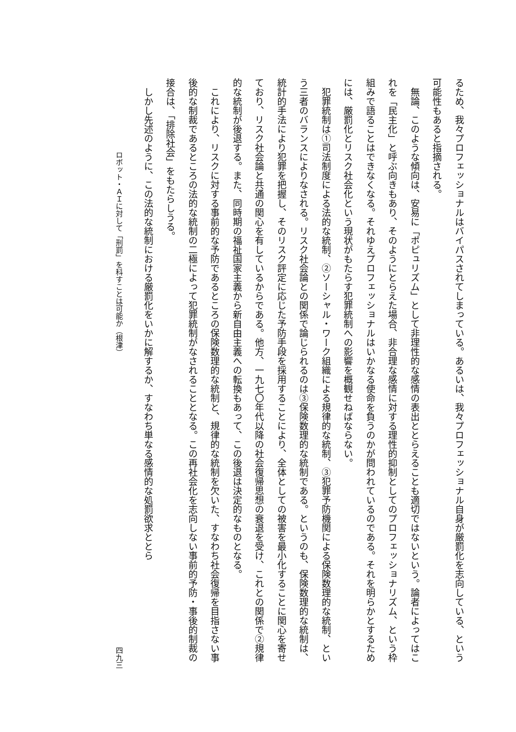るため、我々プロフェッショナルはバイパスされてしまっている。あるいは、我々プロフェッショナル自身が厳罰化を志向している、という可能性もあると指摘される。
　無論、このような傾向は、安易に「ポピュリズム」として非理性的な感情の表出ととらえることも適切ではないという。論者によってはこれを「民主化」と呼ぶ向きもあり、そのようにとらえた場合、非合理な感情に対する理性的抑制としてのプロフェッショナリズム、という枠組みで語ることはできなくなる。それゆえプロフェッショナルはいかなる使命を負うのかが問われているのである。それを明らかとするためには、厳罰化とリスク社会化という現状がもたらす犯罪統制への影響を概観せねばならない。
　犯罪統制は①司法制度による法的な統制、②ソーシャル・ワーク組織による規律的な統制、③犯罪予防機関による保険数理的な統制、という三者のバランスによりなされる。リスク社会論との関係で論じられるのは③保険数理的な統制である。というのも、保険数理的な統制は、統計的手法により犯罪を把握し、そのリスク評定に応じた予防手段を採用することにより、全体としての被害を最小化することに関心を寄せており、リスク社会論と共通の関心を有しているからである。他方、一九七〇年代以降の社会復帰思想の衰退を受け、これとの関係で②規律的な統制が後退する。また、同時期の福祉国家主義から新自由主義への転換もあって、この後退は決定的なものとなる。
　これにより、リスクに対する事前的な予防であるところの保険数理的な統制と、規律的な統制を欠いた、すなわち社会復帰を目指さない事後的な制裁であるところの法的な統制の二極によって犯罪統制がなされることとなる。この再社会化を志向しない事前的予防・事後的制裁の接合は、「排除社会」をもたらしうる。
　しかし先述のように、この法的な統制における厳罰化をいかに解するか、すなわち単なる感情的な処罰欲求ととら
ロボット・ＡＩに対して「刑罰」を科すことは可能か（根津） 四九三